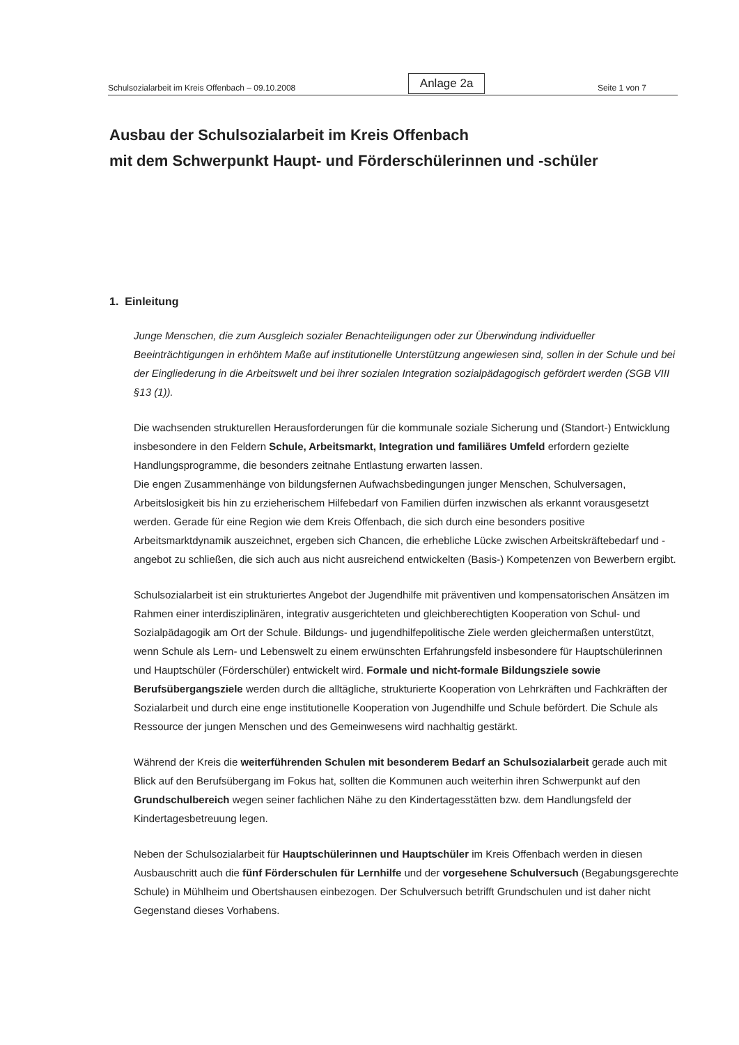Schulsozialarbeit im Kreis Offenbach – 09.10.2008 Anlage 2a Seite 1 von 7
Ausbau der Schulsozialarbeit im Kreis Offenbach
mit dem Schwerpunkt Haupt- und Förderschülerinnen und -schüler
1. Einleitung
Junge Menschen, die zum Ausgleich sozialer Benachteiligungen oder zur Überwindung individueller Beeinträchtigungen in erhöhtem Maße auf institutionelle Unterstützung angewiesen sind, sollen in der Schule und bei der Eingliederung in die Arbeitswelt und bei ihrer sozialen Integration sozialpädagogisch gefördert werden (SGB VIII §13 (1)).
Die wachsenden strukturellen Herausforderungen für die kommunale soziale Sicherung und (Standort-) Entwicklung insbesondere in den Feldern Schule, Arbeitsmarkt, Integration und familiäres Umfeld erfordern gezielte Handlungsprogramme, die besonders zeitnahe Entlastung erwarten lassen.
Die engen Zusammenhänge von bildungsfernen Aufwachsbedingungen junger Menschen, Schulversagen, Arbeitslosigkeit bis hin zu erzieherischem Hilfebedarf von Familien dürfen inzwischen als erkannt vorausgesetzt werden. Gerade für eine Region wie dem Kreis Offenbach, die sich durch eine besonders positive Arbeitsmarktdynamik auszeichnet, ergeben sich Chancen, die erhebliche Lücke zwischen Arbeitskräftebedarf und -angebot zu schließen, die sich auch aus nicht ausreichend entwickelten (Basis-) Kompetenzen von Bewerbern ergibt.
Schulsozialarbeit ist ein strukturiertes Angebot der Jugendhilfe mit präventiven und kompensatorischen Ansätzen im Rahmen einer interdisziplinären, integrativ ausgerichteten und gleichberechtigten Kooperation von Schul- und Sozialpädagogik am Ort der Schule. Bildungs- und jugendhilfepolitische Ziele werden gleichermaßen unterstützt, wenn Schule als Lern- und Lebenswelt zu einem erwünschten Erfahrungsfeld insbesondere für Hauptschülerinnen und Hauptschüler (Förderschüler) entwickelt wird. Formale und nicht-formale Bildungsziele sowie Berufsübergangsziele werden durch die alltägliche, strukturierte Kooperation von Lehrkräften und Fachkräften der Sozialarbeit und durch eine enge institutionelle Kooperation von Jugendhilfe und Schule befördert. Die Schule als Ressource der jungen Menschen und des Gemeinwesens wird nachhaltig gestärkt.
Während der Kreis die weiterführenden Schulen mit besonderem Bedarf an Schulsozialarbeit gerade auch mit Blick auf den Berufsübergang im Fokus hat, sollten die Kommunen auch weiterhin ihren Schwerpunkt auf den Grundschulbereich wegen seiner fachlichen Nähe zu den Kindertagesstätten bzw. dem Handlungsfeld der Kindertagesbetreuung legen.
Neben der Schulsozialarbeit für Hauptschülerinnen und Hauptschüler im Kreis Offenbach werden in diesen Ausbauschritt auch die fünf Förderschulen für Lernhilfe und der vorgesehene Schulversuch (Begabungsgerechte Schule) in Mühlheim und Obertshausen einbezogen. Der Schulversuch betrifft Grundschulen und ist daher nicht Gegenstand dieses Vorhabens.